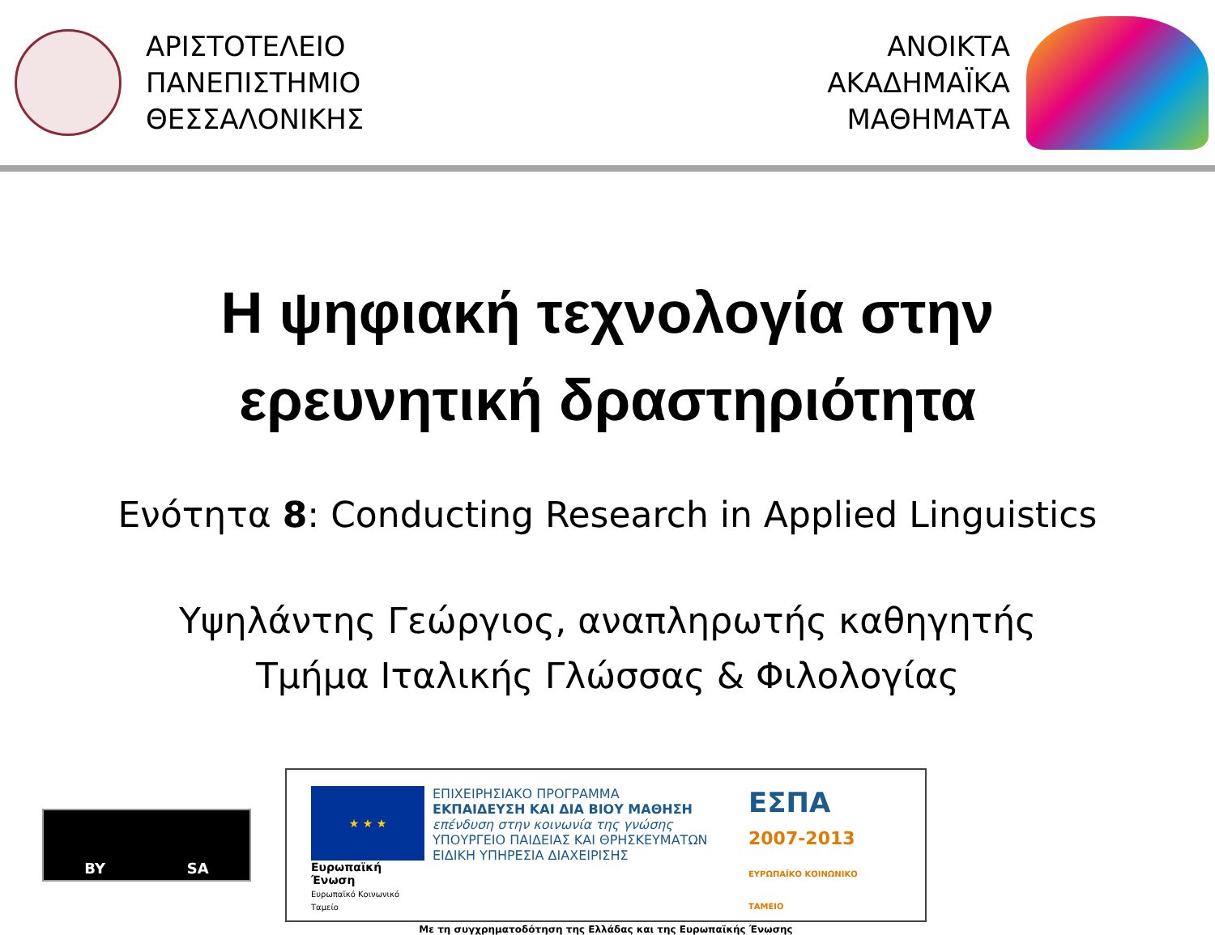ΑΡΙΣΤΟΤΕΛΕΙΟ
ΠΑΝΕΠΙΣΤΗΜΙΟ
ΘΕΣΣΑΛΟΝΙΚΗΣ
ΑΝΟΙΚΤΑ
ΑΚΑΔΗΜΑΪΚΑ
ΜΑΘΗΜΑΤΑ
Η ψηφιακή τεχνολογία στην
ερευνητική δραστηριότητα
Ενότητα 8: Conducting Research in Applied Linguistics
Υψηλάντης Γεώργιος, αναπληρωτής καθηγητής
Τμήμα Ιταλικής Γλώσσας & Φιλολογίας
BY SA
★ ★ ★
Ευρωπαϊκή Ένωση
Ευρωπαϊκό Κοινωνικό Ταμείο
ΕΠΙΧΕΙΡΗΣΙΑΚΟ ΠΡΟΓΡΑΜΜΑ
ΕΚΠΑΙΔΕΥΣΗ ΚΑΙ ΔΙΑ ΒΙΟΥ ΜΑΘΗΣΗ
επένδυση στην κοινωνία της γνώσης
ΥΠΟΥΡΓΕΙΟ ΠΑΙΔΕΙΑΣ ΚΑΙ ΘΡΗΣΚΕΥΜΑΤΩΝ
ΕΙΔΙΚΗ ΥΠΗΡΕΣΙΑ ΔΙΑΧΕΙΡΙΣΗΣ
ΕΣΠΑ
2007-2013
ΕΥΡΩΠΑΪΚΟ ΚΟΙΝΩΝΙΚΟ ΤΑΜΕΙΟ
Με τη συγχρηματοδότηση της Ελλάδας και της Ευρωπαϊκής Ένωσης